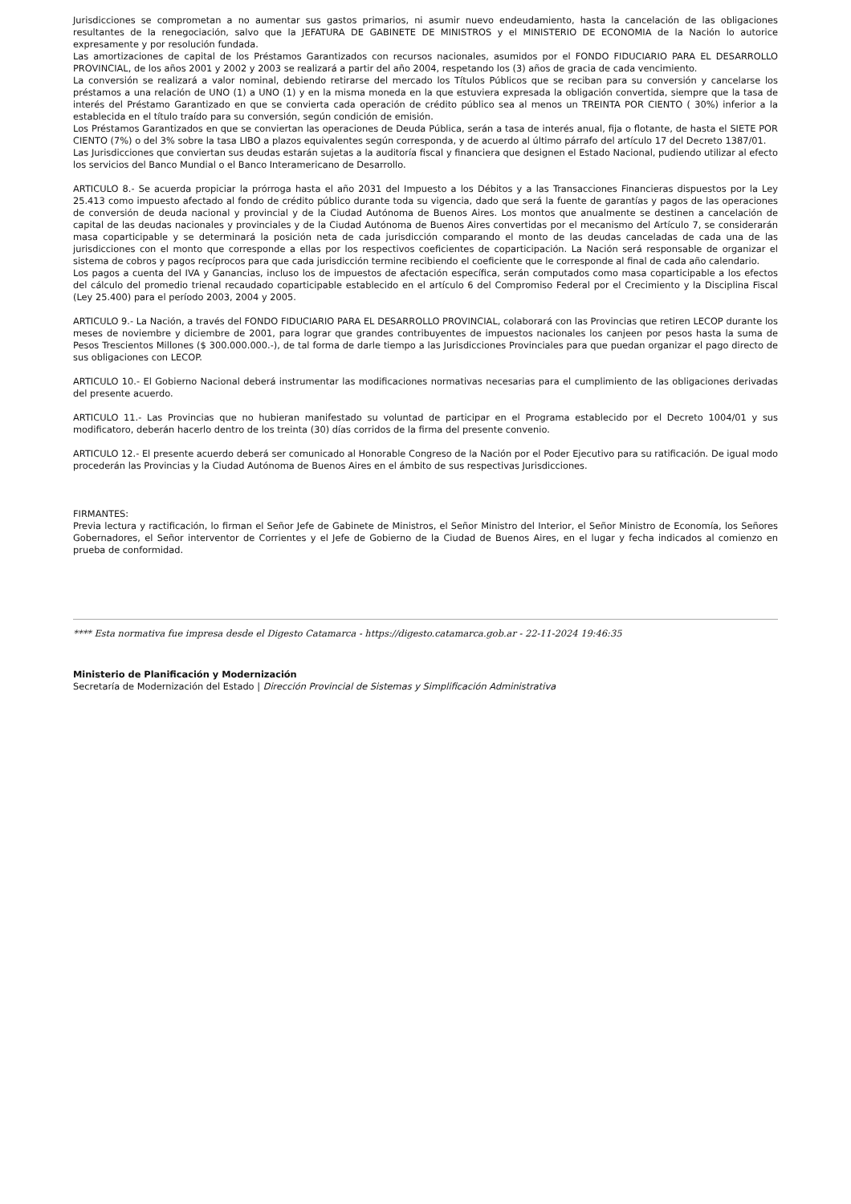Jurisdicciones se comprometan a no aumentar sus gastos primarios, ni asumir nuevo endeudamiento, hasta la cancelación de las obligaciones resultantes de la renegociación, salvo que la JEFATURA DE GABINETE DE MINISTROS y el MINISTERIO DE ECONOMIA de la Nación lo autorice expresamente y por resolución fundada.
Las amortizaciones de capital de los Préstamos Garantizados con recursos nacionales, asumidos por el FONDO FIDUCIARIO PARA EL DESARROLLO PROVINCIAL, de los años 2001 y 2002 y 2003 se realizará a partir del año 2004, respetando los (3) años de gracia de cada vencimiento.
La conversión se realizará a valor nominal, debiendo retirarse del mercado los Títulos Públicos que se reciban para su conversión y cancelarse los préstamos a una relación de UNO (1) a UNO (1) y en la misma moneda en la que estuviera expresada la obligación convertida, siempre que la tasa de interés del Préstamo Garantizado en que se convierta cada operación de crédito público sea al menos un TREINTA POR CIENTO ( 30%) inferior a la establecida en el título traído para su conversión, según condición de emisión.
Los Préstamos Garantizados en que se conviertan las operaciones de Deuda Pública, serán a tasa de interés anual, fija o flotante, de hasta el SIETE POR CIENTO (7%) o del 3% sobre la tasa LIBO a plazos equivalentes según corresponda, y de acuerdo al último párrafo del artículo 17 del Decreto 1387/01.
Las Jurisdicciones que conviertan sus deudas estarán sujetas a la auditoría fiscal y financiera que designen el Estado Nacional, pudiendo utilizar al efecto los servicios del Banco Mundial o el Banco Interamericano de Desarrollo.
ARTICULO 8.- Se acuerda propiciar la prórroga hasta el año 2031 del Impuesto a los Débitos y a las Transacciones Financieras dispuestos por la Ley 25.413 como impuesto afectado al fondo de crédito público durante toda su vigencia, dado que será la fuente de garantías y pagos de las operaciones de conversión de deuda nacional y provincial y de la Ciudad Autónoma de Buenos Aires. Los montos que anualmente se destinen a cancelación de capital de las deudas nacionales y provinciales y de la Ciudad Autónoma de Buenos Aires convertidas por el mecanismo del Artículo 7, se considerarán masa coparticipable y se determinará la posición neta de cada jurisdicción comparando el monto de las deudas canceladas de cada una de las jurisdicciones con el monto que corresponde a ellas por los respectivos coeficientes de coparticipación. La Nación será responsable de organizar el sistema de cobros y pagos recíprocos para que cada jurisdicción termine recibiendo el coeficiente que le corresponde al final de cada año calendario.
Los pagos a cuenta del IVA y Ganancias, incluso los de impuestos de afectación específica, serán computados como masa coparticipable a los efectos del cálculo del promedio trienal recaudado coparticipable establecido en el artículo 6 del Compromiso Federal por el Crecimiento y la Disciplina Fiscal (Ley 25.400) para el período 2003, 2004 y 2005.
ARTICULO 9.- La Nación, a través del FONDO FIDUCIARIO PARA EL DESARROLLO PROVINCIAL, colaborará con las Provincias que retiren LECOP durante los meses de noviembre y diciembre de 2001, para lograr que grandes contribuyentes de impuestos nacionales los canjeen por pesos hasta la suma de Pesos Trescientos Millones ($ 300.000.000.-), de tal forma de darle tiempo a las Jurisdicciones Provinciales para que puedan organizar el pago directo de sus obligaciones con LECOP.
ARTICULO 10.- El Gobierno Nacional deberá instrumentar las modificaciones normativas necesarias para el cumplimiento de las obligaciones derivadas del presente acuerdo.
ARTICULO 11.- Las Provincias que no hubieran manifestado su voluntad de participar en el Programa establecido por el Decreto 1004/01 y sus modificatoro, deberán hacerlo dentro de los treinta (30) días corridos de la firma del presente convenio.
ARTICULO 12.- El presente acuerdo deberá ser comunicado al Honorable Congreso de la Nación por el Poder Ejecutivo para su ratificación. De igual modo procederán las Provincias y la Ciudad Autónoma de Buenos Aires en el ámbito de sus respectivas Jurisdicciones.
FIRMANTES:
Previa lectura y ractificación, lo firman el Señor Jefe de Gabinete de Ministros, el Señor Ministro del Interior, el Señor Ministro de Economía, los Señores Gobernadores, el Señor interventor de Corrientes y el Jefe de Gobierno de la Ciudad de Buenos Aires, en el lugar y fecha indicados al comienzo en prueba de conformidad.
**** Esta normativa fue impresa desde el Digesto Catamarca - https://digesto.catamarca.gob.ar - 22-11-2024 19:46:35
Ministerio de Planificación y Modernización
Secretaría de Modernización del Estado | Dirección Provincial de Sistemas y Simplificación Administrativa